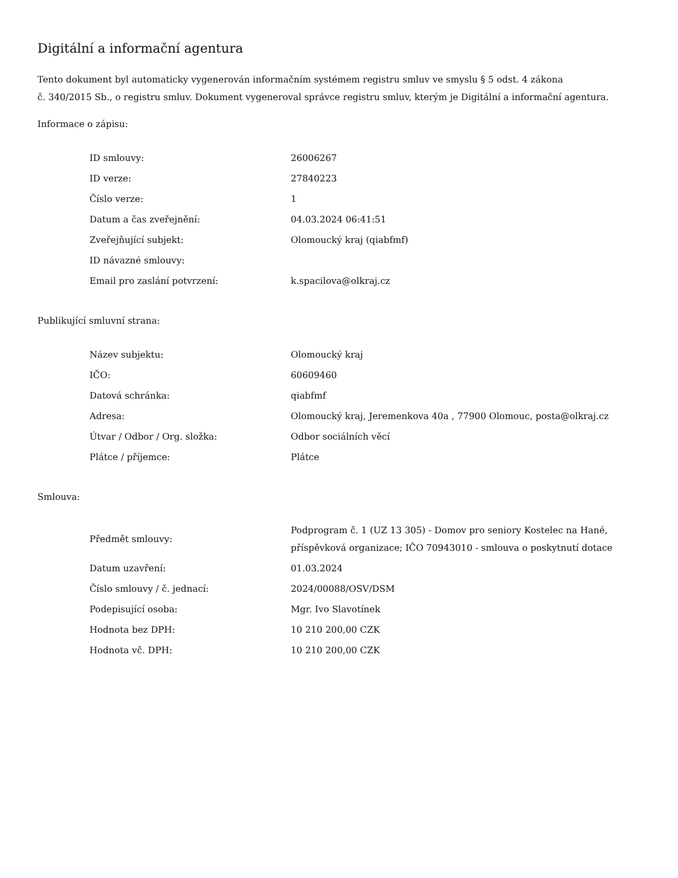Digitální a informační agentura
Tento dokument byl automaticky vygenerován informačním systémem registru smluv ve smyslu § 5 odst. 4 zákona
č. 340/2015 Sb., o registru smluv. Dokument vygeneroval správce registru smluv, kterým je Digitální a informační agentura.
Informace o zápisu:
| ID smlouvy: | 26006267 |
| ID verze: | 27840223 |
| Číslo verze: | 1 |
| Datum a čas zveřejnění: | 04.03.2024 06:41:51 |
| Zveřejňující subjekt: | Olomoucký kraj (qiabfmf) |
| ID návazné smlouvy: | |
| Email pro zaslání potvrzení: | k.spacilova@olkraj.cz |
Publikující smluvní strana:
| Název subjektu: | Olomoucký kraj |
| IČO: | 60609460 |
| Datová schránka: | qiabfmf |
| Adresa: | Olomoucký kraj, Jeremenkova 40a , 77900 Olomouc, posta@olkraj.cz |
| Útvar / Odbor / Org. složka: | Odbor sociálních věcí |
| Plátce / příjemce: | Plátce |
Smlouva:
| Předmět smlouvy: | Podprogram č. 1 (UZ 13 305) - Domov pro seniory Kostelec na Hané, příspěvková organizace; IČO 70943010 - smlouva o poskytnutí dotace |
| Datum uzavření: | 01.03.2024 |
| Číslo smlouvy / č. jednací: | 2024/00088/OSV/DSM |
| Podepisující osoba: | Mgr. Ivo Slavotínek |
| Hodnota bez DPH: | 10 210 200,00 CZK |
| Hodnota vč. DPH: | 10 210 200,00 CZK |